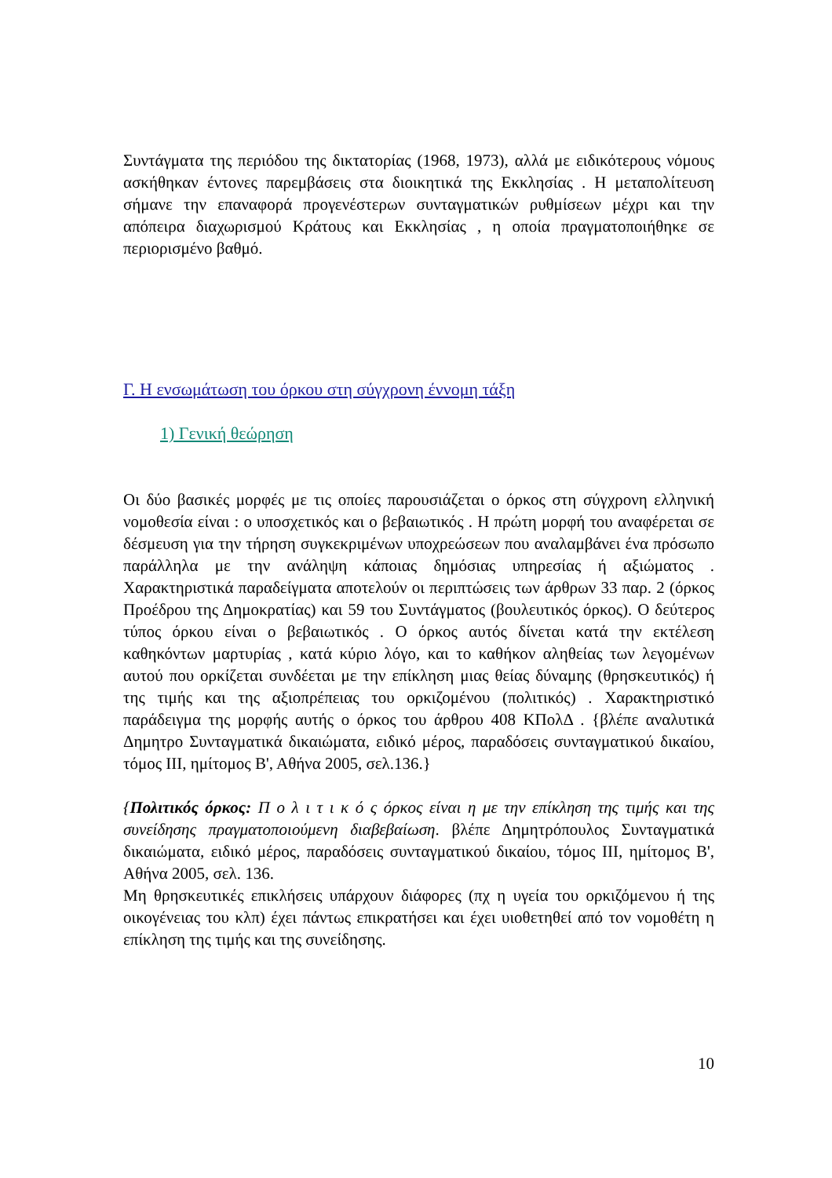Συντάγματα της περιόδου της δικτατορίας (1968, 1973), αλλά με ειδικότερους νόμους ασκήθηκαν έντονες παρεμβάσεις στα διοικητικά της Εκκλησίας . Η μεταπολίτευση σήμανε την επαναφορά προγενέστερων συνταγματικών ρυθμίσεων μέχρι και την απόπειρα διαχωρισμού Κράτους και Εκκλησίας , η οποία πραγματοποιήθηκε σε περιορισμένο βαθμό.
Γ. Η ενσωμάτωση του όρκου στη σύγχρονη έννομη τάξη
1) Γενική θεώρηση
Οι δύο βασικές μορφές με τις οποίες παρουσιάζεται ο όρκος στη σύγχρονη ελληνική νομοθεσία είναι : ο υποσχετικός και ο βεβαιωτικός . Η πρώτη μορφή του αναφέρεται σε δέσμευση για την τήρηση συγκεκριμένων υποχρεώσεων που αναλαμβάνει ένα πρόσωπο παράλληλα με την ανάληψη κάποιας δημόσιας υπηρεσίας ή αξιώματος . Χαρακτηριστικά παραδείγματα αποτελούν οι περιπτώσεις των άρθρων 33 παρ. 2 (όρκος Προέδρου της Δημοκρατίας) και 59 του Συντάγματος (βουλευτικός όρκος). Ο δεύτερος τύπος όρκου είναι ο βεβαιωτικός . Ο όρκος αυτός δίνεται κατά την εκτέλεση καθηκόντων μαρτυρίας , κατά κύριο λόγο, και το καθήκον αληθείας των λεγομένων αυτού που ορκίζεται συνδέεται με την επίκληση μιας θείας δύναμης (θρησκευτικός) ή της τιμής και της αξιοπρέπειας του ορκιζομένου (πολιτικός) . Χαρακτηριστικό παράδειγμα της μορφής αυτής ο όρκος του άρθρου 408 ΚΠολΔ . {βλέπε αναλυτικά Δημητρο Συνταγματικά δικαιώματα, ειδικό μέρος, παραδόσεις συνταγματικού δικαίου, τόμος ΙΙΙ, ημίτομος Β', Αθήνα 2005, σελ.136.}
{Πολιτικός όρκος: Π ο λ ι τ ι κ ό ς όρκος είναι η με την επίκληση της τιμής και της συνείδησης πραγματοποιούμενη διαβεβαίωση. βλέπε Δημητρόπουλος Συνταγματικά δικαιώματα, ειδικό μέρος, παραδόσεις συνταγματικού δικαίου, τόμος ΙΙΙ, ημίτομος Β', Αθήνα 2005, σελ. 136.
Μη θρησκευτικές επικλήσεις υπάρχουν διάφορες (πχ η υγεία του ορκιζόμενου ή της οικογένειας του κλπ) έχει πάντως επικρατήσει και έχει υιοθετηθεί από τον νομοθέτη η επίκληση της τιμής και της συνείδησης.
10